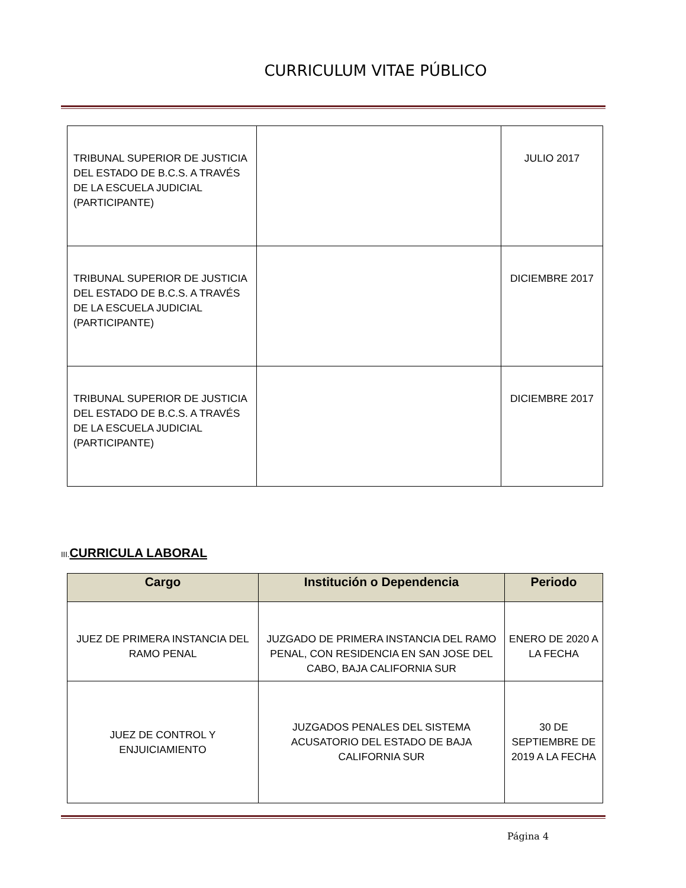CURRICULUM VITAE PÚBLICO
| TRIBUNAL SUPERIOR DE JUSTICIA DEL ESTADO DE B.C.S. A TRAVÉS DE LA ESCUELA JUDICIAL (PARTICIPANTE) | | JULIO 2017 |
| TRIBUNAL SUPERIOR DE JUSTICIA DEL ESTADO DE B.C.S. A TRAVÉS DE LA ESCUELA JUDICIAL (PARTICIPANTE) | | DICIEMBRE 2017 |
| TRIBUNAL SUPERIOR DE JUSTICIA DEL ESTADO DE B.C.S. A TRAVÉS DE LA ESCUELA JUDICIAL (PARTICIPANTE) | | DICIEMBRE 2017 |
III. CURRICULA LABORAL
| Cargo | Institución o Dependencia | Periodo |
| --- | --- | --- |
| JUEZ DE PRIMERA INSTANCIA DEL RAMO PENAL | JUZGADO DE PRIMERA INSTANCIA DEL RAMO PENAL, CON RESIDENCIA EN SAN JOSE DEL CABO, BAJA CALIFORNIA SUR | ENERO DE 2020 A LA FECHA |
| JUEZ DE CONTROL Y ENJUICIAMIENTO | JUZGADOS PENALES DEL SISTEMA ACUSATORIO DEL ESTADO DE BAJA CALIFORNIA SUR | 30 DE SEPTIEMBRE DE 2019 A LA FECHA |
Página 4